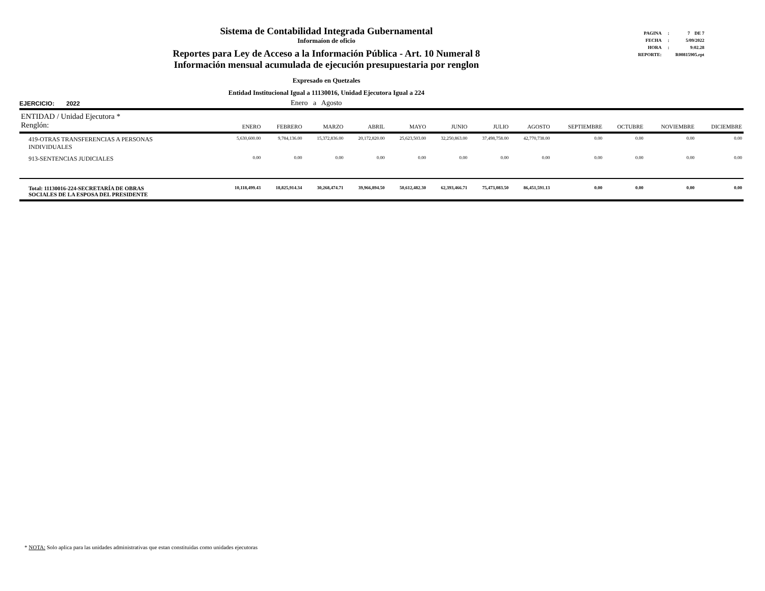Sistema de Contabilidad Integrada Gubernamental
Informaíon de oficio
Reportes para Ley de Acceso a la Información Pública - Art. 10 Numeral 8
Información mensual acumulada de ejecución presupuestaria por renglon
Expresado en Quetzales
Entidad Institucional Igual a 11130016, Unidad Ejecutora Igual a 224
| PAGINA | : | 7 DE 7 |
| FECHA | : | 5/09/2022 |
| HORA | : | 9:02.28 |
| REPORTE: | | R00815905.rpt |
EJERCICIO: 2022 Enero a Agosto
| ENTIDAD / Unidad Ejecutora * Renglón: | ENERO | FEBRERO | MARZO | ABRIL | MAYO | JUNIO | JULIO | AGOSTO | SEPTIEMBRE | OCTUBRE | NOVIEMBRE | DICIEMBRE |
| --- | --- | --- | --- | --- | --- | --- | --- | --- | --- | --- | --- | --- |
| 419-OTRAS TRANSFERENCIAS A PERSONAS INDIVIDUALES | 5,630,600.00 | 9,784,136.00 | 15,372,836.00 | 20,172,820.00 | 25,623,503.00 | 32,250,863.00 | 37,498,758.00 | 42,770,738.00 | 0.00 | 0.00 | 0.00 | 0.00 |
| 913-SENTENCIAS JUDICIALES | 0.00 | 0.00 | 0.00 | 0.00 | 0.00 | 0.00 | 0.00 | 0.00 | 0.00 | 0.00 | 0.00 | 0.00 |
| Total: 11130016-224-SECRETARÍA DE OBRAS SOCIALES DE LA ESPOSA DEL PRESIDENTE | 10,118,499.43 | 18,825,914.34 | 30,268,474.71 | 39,966,894.50 | 50,612,482.30 | 62,393,466.71 | 75,473,083.50 | 86,451,591.13 | 0.00 | 0.00 | 0.00 | 0.00 |
* NOTA: Solo aplica para las unidades administrativas que estan constituidas como unidades ejecutoras